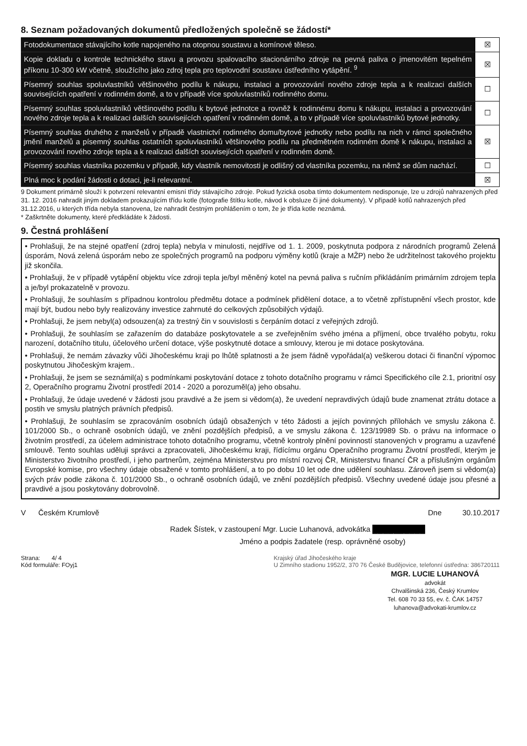8. Seznam požadovaných dokumentů předložených společně se žádostí*
| Fotodokumentace stávajícího kotle napojeného na otopnou soustavu a komínové těleso. | ☒ |
| Kopie dokladu o kontrole technického stavu a provozu spalovacího stacionárního zdroje na pevná paliva o jmenovitém tepelném příkonu 10-300 kW včetně, sloužícího jako zdroj tepla pro teplovodní soustavu ústředního vytápění. <sup>9</sup> | ☒ |
| Písemný souhlas spoluvlastníků většinového podílu k nákupu, instalaci a provozování nového zdroje tepla a k realizaci dalších souvisejících opatření v rodinném domě, a to v případě více spoluvlastníků rodinného domu. | ☐ |
| Písemný souhlas spoluvlastníků většinového podílu k bytové jednotce a rovněž k rodinnému domu k nákupu, instalaci a provozování nového zdroje tepla a k realizaci dalších souvisejících opatření v rodinném domě, a to v případě více spoluvlastníků bytové jednotky. | ☐ |
| Písemný souhlas druhého z manželů v případě vlastnictví rodinného domu/bytové jednotky nebo podílu na nich v rámci společného jmění manželů a písemný souhlas ostatních spoluvlastníků většinového podílu na předmětném rodinném domě k nákupu, instalaci a provozování nového zdroje tepla a k realizaci dalších souvisejících opatření v rodinném domě. | ☒ |
| Písemný souhlas vlastníka pozemku v případě, kdy vlastník nemovitosti je odlišný od vlastníka pozemku, na němž se dům nachází. | ☐ |
| Plná moc k podání žádosti o dotaci, je-li relevantní. | ☒ |
9 Dokument primárně slouží k potvrzení relevantní emisní třídy stávajícího zdroje. Pokud fyzická osoba tímto dokumentem nedisponuje, lze u zdrojů nahrazených před 31. 12. 2016 nahradit jiným dokladem prokazujícím třídu kotle (fotografie štítku kotle, návod k obsluze či jiné dokumenty). V případě kotlů nahrazených před 31.12.2016, u kterých třída nebyla stanovena, lze nahradit čestným prohlášením o tom, že je třída kotle neznámá.
* Zaškrtněte dokumenty, které předkládáte k žádosti.
9. Čestná prohlášení
• Prohlašuji, že na stejné opatření (zdroj tepla) nebyla v minulosti, nejdříve od 1. 1. 2009, poskytnuta podpora z národních programů Zelená úsporám, Nová zelená úsporám nebo ze společných programů na podporu výměny kotlů (kraje a MŽP) nebo že udržitelnost takového projektu již skončila.
• Prohlašuji, že v případě vytápění objektu více zdroji tepla je/byl měněný kotel na pevná paliva s ručním přikládáním primárním zdrojem tepla a je/byl prokazatelně v provozu.
• Prohlašuji, že souhlasím s případnou kontrolou předmětu dotace a podmínek přidělení dotace, a to včetně zpřístupnění všech prostor, kde mají být, budou nebo byly realizovány investice zahrnuté do celkových způsobilých výdajů.
• Prohlašuji, že jsem nebyl(a) odsouzen(a) za trestný čin v souvislosti s čerpáním dotací z veřejných zdrojů.
• Prohlašuji, že souhlasím se zařazením do databáze poskytovatele a se zveřejněním svého jména a příjmení, obce trvalého pobytu, roku narození, dotačního titulu, účelového určení dotace, výše poskytnuté dotace a smlouvy, kterou je mi dotace poskytována.
• Prohlašuji, že nemám závazky vůči Jihočeskému kraji po lhůtě splatnosti a že jsem řádně vypořádal(a) veškerou dotaci či finanční výpomoc poskytnutou Jihočeským krajem..
• Prohlašuji, že jsem se seznámil(a) s podmínkami poskytování dotace z tohoto dotačního programu v rámci Specifického cíle 2.1, prioritní osy 2, Operačního programu Životní prostředí 2014 - 2020 a porozuměl(a) jeho obsahu.
• Prohlašuji, že údaje uvedené v žádosti jsou pravdivé a že jsem si vědom(a), že uvedení nepravdivých údajů bude znamenat ztrátu dotace a postih ve smyslu platných právních předpisů.
• Prohlašuji, že souhlasím se zpracováním osobních údajů obsažených v této žádosti a jejích povinných přílohách ve smyslu zákona č. 101/2000 Sb., o ochraně osobních údajů, ve znění pozdějších předpisů, a ve smyslu zákona č. 123/19989 Sb. o právu na informace o životním prostředí, za účelem administrace tohoto dotačního programu, včetně kontroly plnění povinností stanovených v programu a uzavřené smlouvě. Tento souhlas uděluji správci a zpracovateli, Jihočeskému kraji, řídícímu orgánu Operačního programu Životní prostředí, kterým je Ministerstvo životního prostředí, i jeho partnerům, zejména Ministerstvu pro místní rozvoj ČR, Ministerstvu financí ČR a příslušným orgánům Evropské komise, pro všechny údaje obsažené v tomto prohlášení, a to po dobu 10 let ode dne udělení souhlasu. Zároveň jsem si vědom(a) svých práv podle zákona č. 101/2000 Sb., o ochraně osobních údajů, ve znění pozdějších předpisů. Všechny uvedené údaje jsou přesné a pravdivé a jsou poskytovány dobrovolně.
V Českém Krumlově Dne 30.10.2017
Radek Šístek, v zastoupení Mgr. Lucie Luhanová, advokátka ██████████
Jméno a podpis žadatele (resp. oprávněné osoby)
Strana: 4/ 4
Kód formuláře: FOyj1
Krajský úřad Jihočeského kraje
U Zimního stadionu 1952/2, 370 76 České Budějovice, telefonní ústředna: 386720111
MGR. LUCIE LUHANOVÁ
advokát
Chvalšinská 236, Český Krumlov
Tel. 608 70 33 55, ev. č. ČAK 14757
luhanova@advokati-krumlov.cz